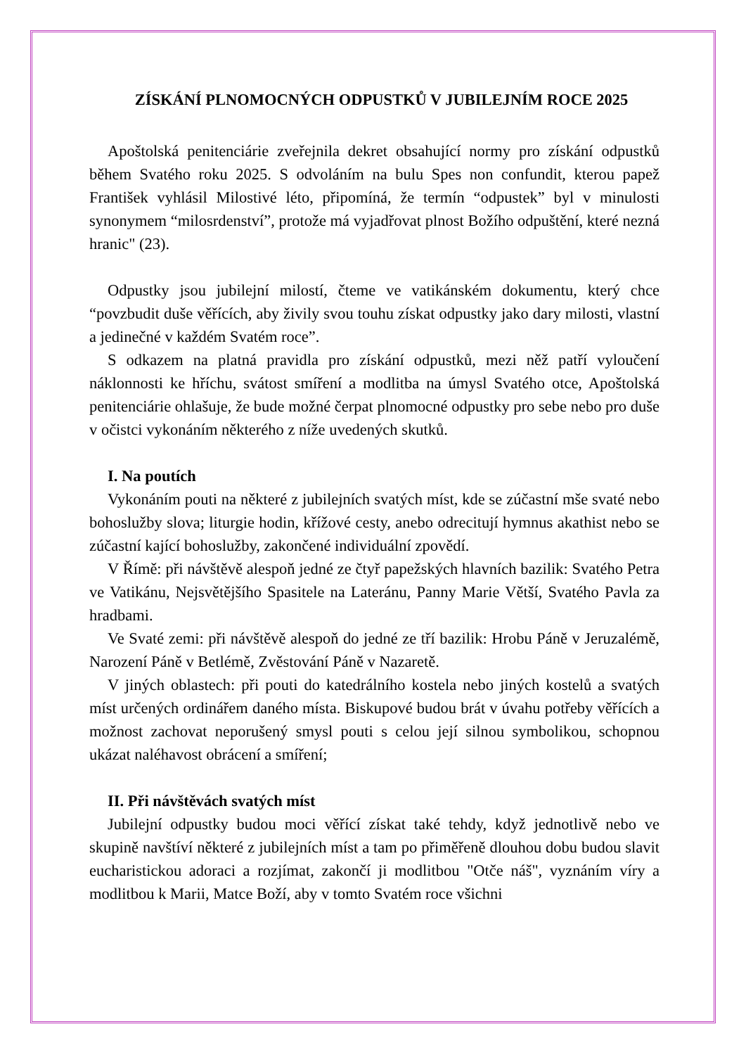ZÍSKÁNÍ PLNOMOCNÝCH ODPUSTKŮ V JUBILEJNÍM ROCE 2025
Apoštolská penitenciárie zveřejnila dekret obsahující normy pro získání odpustků během Svatého roku 2025. S odvoláním na bulu Spes non confundit, kterou papež František vyhlásil Milostivé léto, připomíná, že termín “odpustek” byl v minulosti synonymem “milosrdenství”, protože má vyjadřovat plnost Božího odpuštění, které nezná hranic" (23).
Odpustky jsou jubilejní milostí, čteme ve vatikánském dokumentu, který chce “povzbudit duše věřících, aby živily svou touhu získat odpustky jako dary milosti, vlastní a jedinečné v každém Svatém roce”.
S odkazem na platná pravidla pro získání odpustků, mezi něž patří vyloučení náklonnosti ke hříchu, svátost smíření a modlitba na úmysl Svatého otce, Apoštolská penitenciárie ohlašuje, že bude možné čerpat plnomocné odpustky pro sebe nebo pro duše v očistci vykonáním některého z níže uvedených skutků.
I. Na poutích
Vykonáním pouti na některé z jubilejních svatých míst, kde se zúčastní mše svaté nebo bohoslužby slova; liturgie hodin, křížové cesty, anebo odrecitují hymnus akathist nebo se zúčastní kající bohoslužby, zakončené individuální zpovědí.
V Římě: při návštěvě alespoň jedné ze čtyř papežských hlavních bazilik: Svatého Petra ve Vatikánu, Nejsvětějšího Spasitele na Lateránu, Panny Marie Větší, Svatého Pavla za hradbami.
Ve Svaté zemi: při návštěvě alespoň do jedné ze tří bazilik: Hrobu Páně v Jeruzalémě, Narození Páně v Betlémě, Zvěstování Páně v Nazaretě.
V jiných oblastech: při pouti do katedrálního kostela nebo jiných kostelů a svatých míst určených ordinářem daného místa. Biskupové budou brát v úvahu potřeby věřících a možnost zachovat neporušený smysl pouti s celou její silnou symbolikou, schopnou ukázat naléhavost obrácení a smíření;
II. Při návštěvách svatých míst
Jubilejní odpustky budou moci věřící získat také tehdy, když jednotlivě nebo ve skupině navštíví některé z jubilejních míst a tam po přiměřeně dlouhou dobu budou slavit eucharistickou adoraci a rozjímat, zakončí ji modlitbou "Otče náš", vyznáním víry a modlitbou k Marii, Matce Boží, aby v tomto Svatém roce všichni